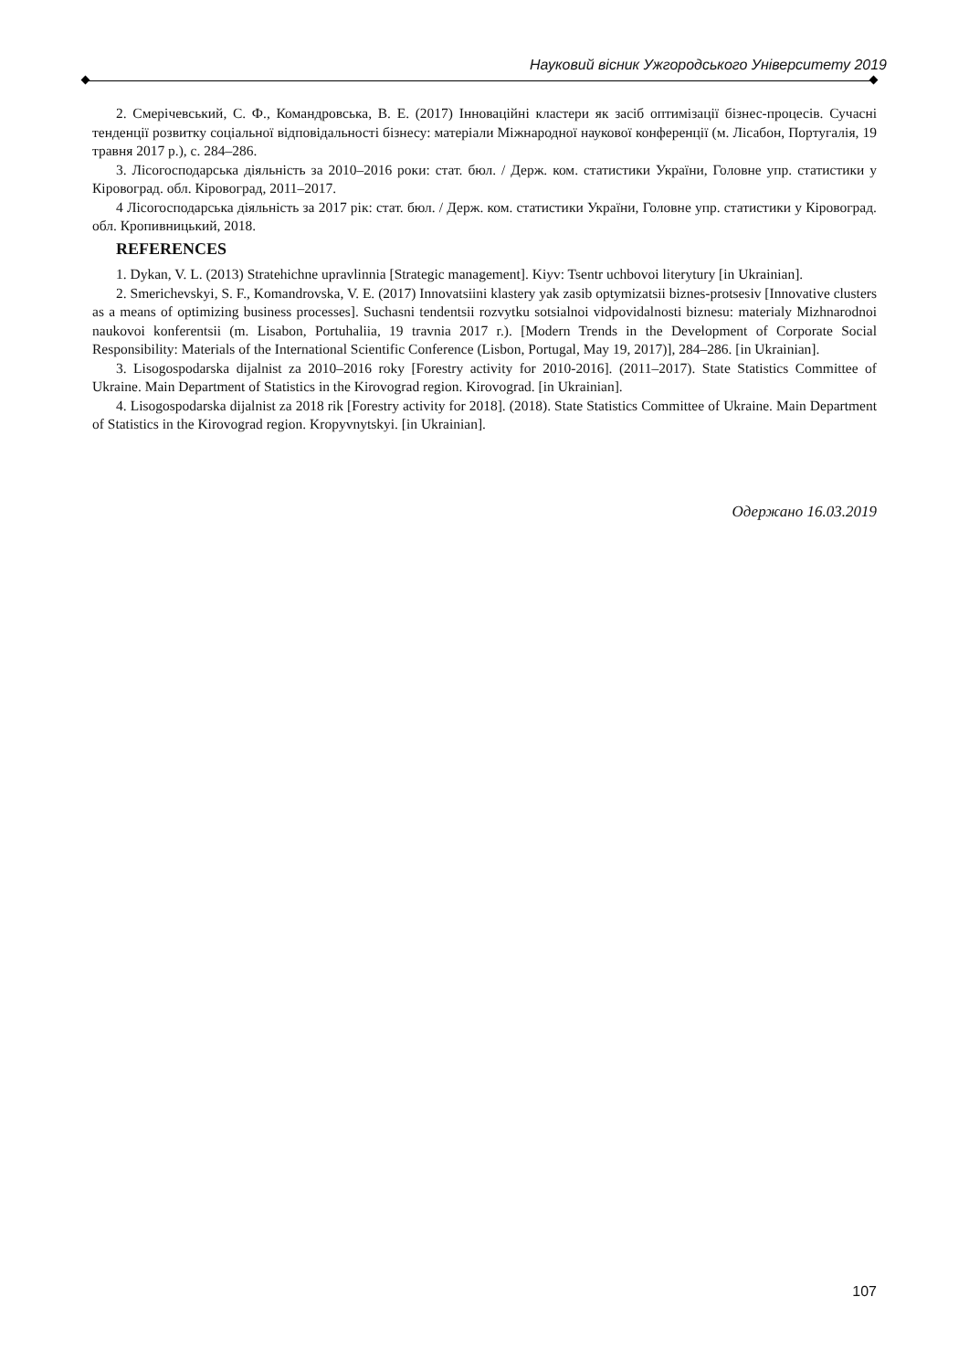Науковий вісник Ужгородського Університету 2019
2. Смерічевський, С. Ф., Командровська, В. Е. (2017) Інноваційні кластери як засіб оптимізації бізнес-процесів. Сучасні тенденції розвитку соціальної відповідальності бізнесу: матеріали Міжнародної наукової конференції (м. Лісабон, Португалія, 19 травня 2017 р.), с. 284–286.
3. Лісогосподарська діяльність за 2010–2016 роки: стат. бюл. / Держ. ком. статистики України, Головне упр. статистики у Кіровоград. обл. Кіровоград, 2011–2017.
4 Лісогосподарська діяльність за 2017 рік: стат. бюл. / Держ. ком. статистики України, Головне упр. статистики у Кіровоград. обл. Кропивницький, 2018.
REFERENCES
1. Dykan, V. L. (2013) Stratehichne upravlinnia [Strategic management]. Kiyv: Tsentr uchbovoi literytury [in Ukrainian].
2. Smerichevskyi, S. F., Komandrovska, V. E. (2017) Innovatsiini klastery yak zasib optymizatsii biznes-protsesiv [Innovative clusters as a means of optimizing business processes]. Suchasni tendentsii rozvytku sotsialnoi vidpovidalnosti biznesu: materialy Mizhnarodnoi naukovoi konferentsii (m. Lisabon, Portuhaliia, 19 travnia 2017 r.). [Modern Trends in the Development of Corporate Social Responsibility: Materials of the International Scientific Conference (Lisbon, Portugal, May 19, 2017)], 284–286. [in Ukrainian].
3. Lisogospodarska dijalnist za 2010–2016 roky [Forestry activity for 2010-2016]. (2011–2017). State Statistics Committee of Ukraine. Main Department of Statistics in the Kirovograd region. Kirovograd. [in Ukrainian].
4. Lisogospodarska dijalnist za 2018 rik [Forestry activity for 2018]. (2018). State Statistics Committee of Ukraine. Main Department of Statistics in the Kirovograd region. Kropyvnytskyi. [in Ukrainian].
Одержано 16.03.2019
107